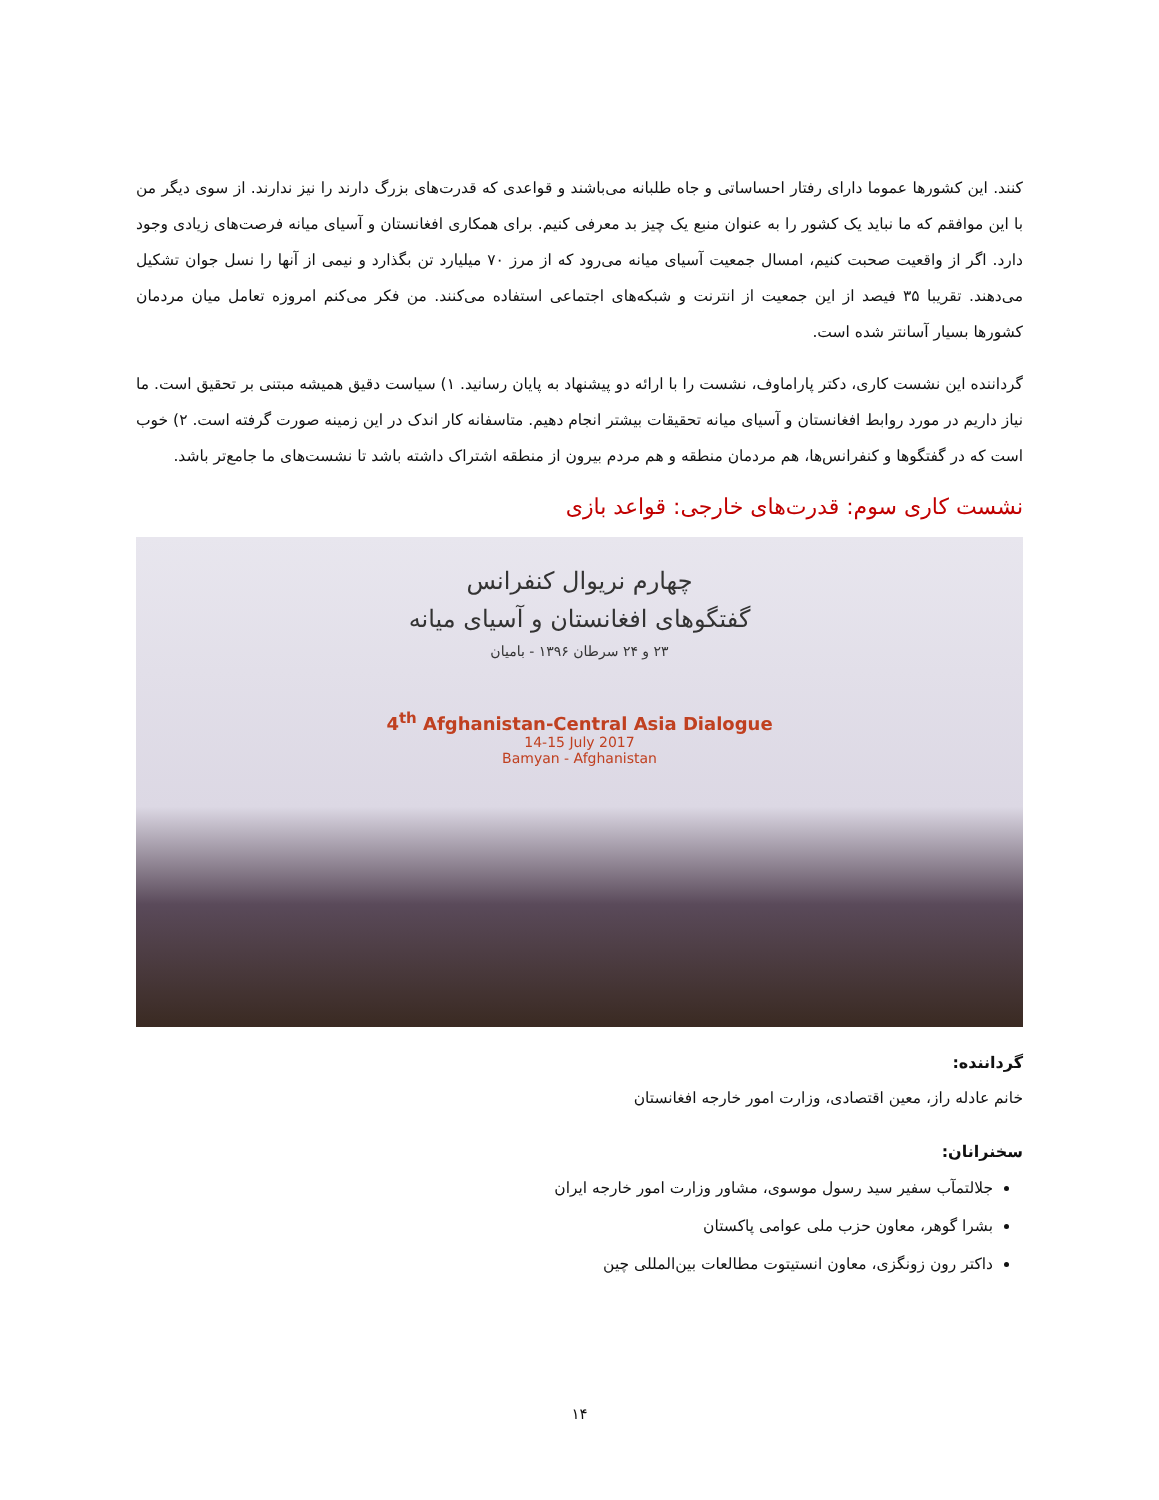کنند. این کشورها عموما دارای رفتار احساساتی و جاه طلبانه می‌باشند و قواعدی که قدرت‌های بزرگ دارند را نیز ندارند. از سوی دیگر من با این موافقم که ما نباید یک کشور را به عنوان منبع یک چیز بد معرفی کنیم. برای همکاری افغانستان و آسیای میانه فرصت‌های زیادی وجود دارد. اگر از واقعیت صحبت کنیم، امسال جمعیت آسیای میانه می‌رود که از مرز ۷۰ میلیارد تن بگذارد و نیمی از آنها را نسل جوان تشکیل می‌دهند. تقریبا ۳۵ فیصد از این جمعیت از انترنت و شبکه‌های اجتماعی استفاده می‌کنند. من فکر می‌کنم امروزه تعامل میان مردمان کشورها بسیار آسانتر شده است.
گرداننده این نشست کاری، دکتر پاراماوف، نشست را با ارائه دو پیشنهاد به پایان رسانید. ۱) سیاست دقیق همیشه مبتنی بر تحقیق است. ما نیاز داریم در مورد روابط افغانستان و آسیای میانه تحقیقات بیشتر انجام دهیم. متاسفانه کار اندک در این زمینه صورت گرفته است. ۲) خوب است که در گفتگوها و کنفرانس‌ها، هم مردمان منطقه و هم مردم بیرون از منطقه اشتراک داشته باشد تا نشست‌های ما جامع‌تر باشد.
نشست کاری سوم: قدرت‌های خارجی: قواعد بازی
چهارم نریوال کنفرانس
گفتگوهای افغانستان و آسیای میانه
۲۳ و ۲۴ سرطان ۱۳۹۶ - بامیان
4<sup>th</sup> Afghanistan-Central Asia Dialogue
14-15 July 2017
Bamyan - Afghanistan
گرداننده:
خانم عادله راز، معین اقتصادی، وزارت امور خارجه افغانستان
سخنرانان:
جلالتمآب سفیر سید رسول موسوی، مشاور وزارت امور خارجه ایران
بشرا گوهر، معاون حزب ملی عوامی پاکستان
داکتر رون زونگزی، معاون انستیتوت مطالعات بین‌المللی چین
۱۴